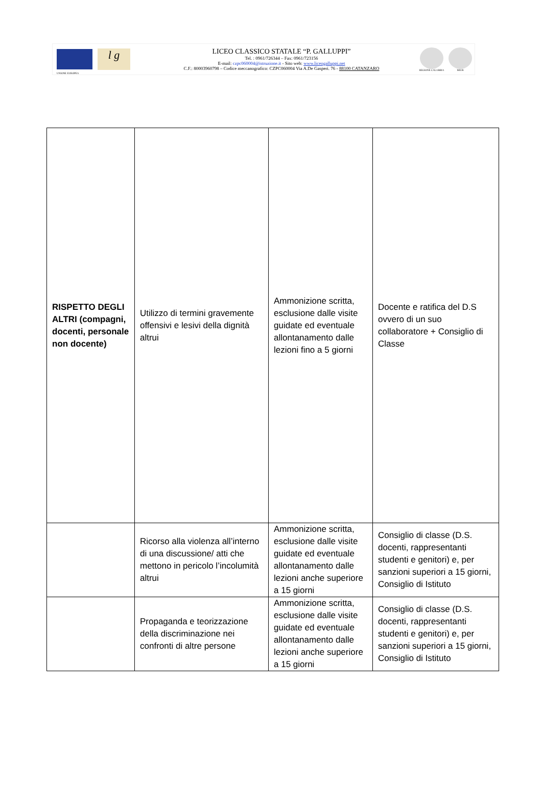UNIONE EUROPEA
l g
LICEO CLASSICO STATALE “P. GALLUPPI”
Tel. : 0961/726344 – Fax: 0961/723156
E-mail: czpc060004@istruzione.it - Sito web: www.liceogalluppi.net
C.F.: 80003960798 – Codice meccanografico: CZPC060004 Via A.De Gasperi. 76 - 88100 CATANZARO
REGIONE CALABRIA MIUR
| RISPETTO DEGLI ALTRI (compagni, docenti, personale non docente) | Utilizzo di termini gravemente offensivi e lesivi della dignità altrui | Ammonizione scritta, esclusione dalle visite guidate ed eventuale allontanamento dalle lezioni fino a 5 giorni | Docente e ratifica del D.S ovvero di un suo collaboratore + Consiglio di Classe |
| | Ricorso alla violenza all’interno di una discussione/ atti che mettono in pericolo l’incolumità altrui | Ammonizione scritta, esclusione dalle visite guidate ed eventuale allontanamento dalle lezioni anche superiore a 15 giorni | Consiglio di classe (D.S. docenti, rappresentanti studenti e genitori) e, per sanzioni superiori a 15 giorni, Consiglio di Istituto |
| | Propaganda e teorizzazione della discriminazione nei confronti di altre persone | Ammonizione scritta, esclusione dalle visite guidate ed eventuale allontanamento dalle lezioni anche superiore a 15 giorni | Consiglio di classe (D.S. docenti, rappresentanti studenti e genitori) e, per sanzioni superiori a 15 giorni, Consiglio di Istituto |